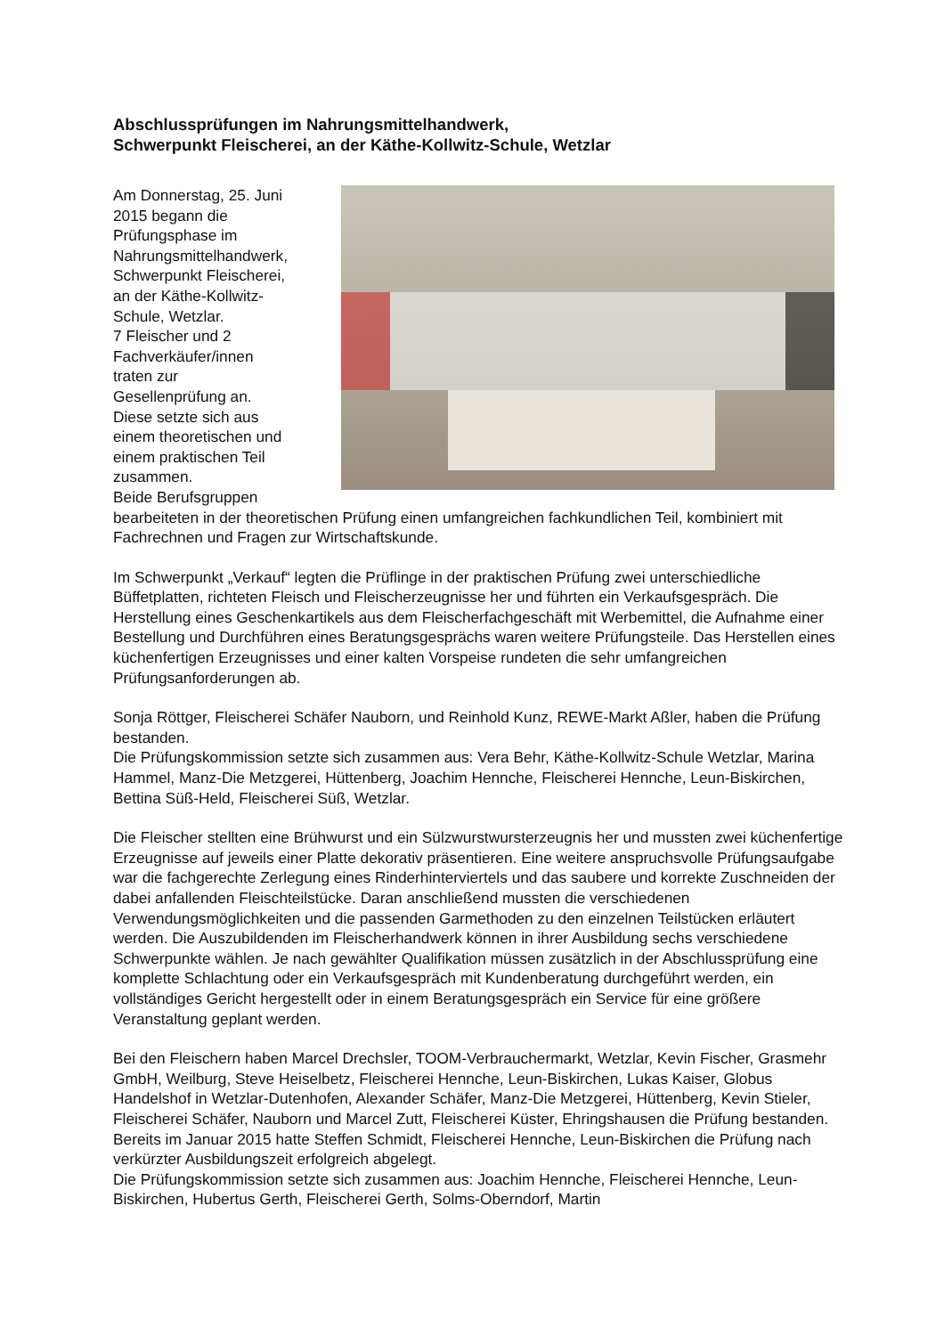Abschlussprüfungen im Nahrungsmittelhandwerk,
Schwerpunkt Fleischerei, an der Käthe-Kollwitz-Schule, Wetzlar
Am Donnerstag, 25. Juni
2015 begann die
Prüfungsphase im
Nahrungsmittelhandwerk,
Schwerpunkt Fleischerei,
an der Käthe-Kollwitz-
Schule, Wetzlar.
7 Fleischer und 2
Fachverkäufer/innen
traten zur
Gesellenprüfung an.
Diese setzte sich aus
einem theoretischen und
einem praktischen Teil
zusammen.
Beide Berufsgruppen bearbeiteten in der theoretischen Prüfung einen umfangreichen fachkundlichen Teil, kombiniert mit Fachrechnen und Fragen zur Wirtschaftskunde.
Im Schwerpunkt „Verkauf“ legten die Prüflinge in der praktischen Prüfung zwei unterschiedliche Büffetplatten, richteten Fleisch und Fleischerzeugnisse her und führten ein Verkaufsgespräch. Die Herstellung eines Geschenkartikels aus dem Fleischerfachgeschäft mit Werbemittel, die Aufnahme einer Bestellung und Durchführen eines Beratungsgesprächs waren weitere Prüfungsteile. Das Herstellen eines küchenfertigen Erzeugnisses und einer kalten Vorspeise rundeten die sehr umfangreichen Prüfungsanforderungen ab.
Sonja Röttger, Fleischerei Schäfer Nauborn, und Reinhold Kunz, REWE-Markt Aßler, haben die Prüfung bestanden.
Die Prüfungskommission setzte sich zusammen aus: Vera Behr, Käthe-Kollwitz-Schule Wetzlar, Marina Hammel, Manz-Die Metzgerei, Hüttenberg, Joachim Hennche, Fleischerei Hennche, Leun-Biskirchen, Bettina Süß-Held, Fleischerei Süß, Wetzlar.
Die Fleischer stellten eine Brühwurst und ein Sülzwurstwursterzeugnis her und mussten zwei küchenfertige Erzeugnisse auf jeweils einer Platte dekorativ präsentieren. Eine weitere anspruchsvolle Prüfungsaufgabe war die fachgerechte Zerlegung eines Rinderhinterviertels und das saubere und korrekte Zuschneiden der dabei anfallenden Fleischteilstücke. Daran anschließend mussten die verschiedenen Verwendungsmöglichkeiten und die passenden Garmethoden zu den einzelnen Teilstücken erläutert werden. Die Auszubildenden im Fleischerhandwerk können in ihrer Ausbildung sechs verschiedene Schwerpunkte wählen. Je nach gewählter Qualifikation müssen zusätzlich in der Abschlussprüfung eine komplette Schlachtung oder ein Verkaufsgespräch mit Kundenberatung durchgeführt werden, ein vollständiges Gericht hergestellt oder in einem Beratungsgespräch ein Service für eine größere Veranstaltung geplant werden.
Bei den Fleischern haben Marcel Drechsler, TOOM-Verbrauchermarkt, Wetzlar, Kevin Fischer, Grasmehr GmbH, Weilburg, Steve Heiselbetz, Fleischerei Hennche, Leun-Biskirchen, Lukas Kaiser, Globus Handelshof in Wetzlar-Dutenhofen, Alexander Schäfer, Manz-Die Metzgerei, Hüttenberg, Kevin Stieler, Fleischerei Schäfer, Nauborn und Marcel Zutt, Fleischerei Küster, Ehringshausen die Prüfung bestanden. Bereits im Januar 2015 hatte Steffen Schmidt, Fleischerei Hennche, Leun-Biskirchen die Prüfung nach verkürzter Ausbildungszeit erfolgreich abgelegt.
Die Prüfungskommission setzte sich zusammen aus: Joachim Hennche, Fleischerei Hennche, Leun-Biskirchen, Hubertus Gerth, Fleischerei Gerth, Solms-Oberndorf, Martin